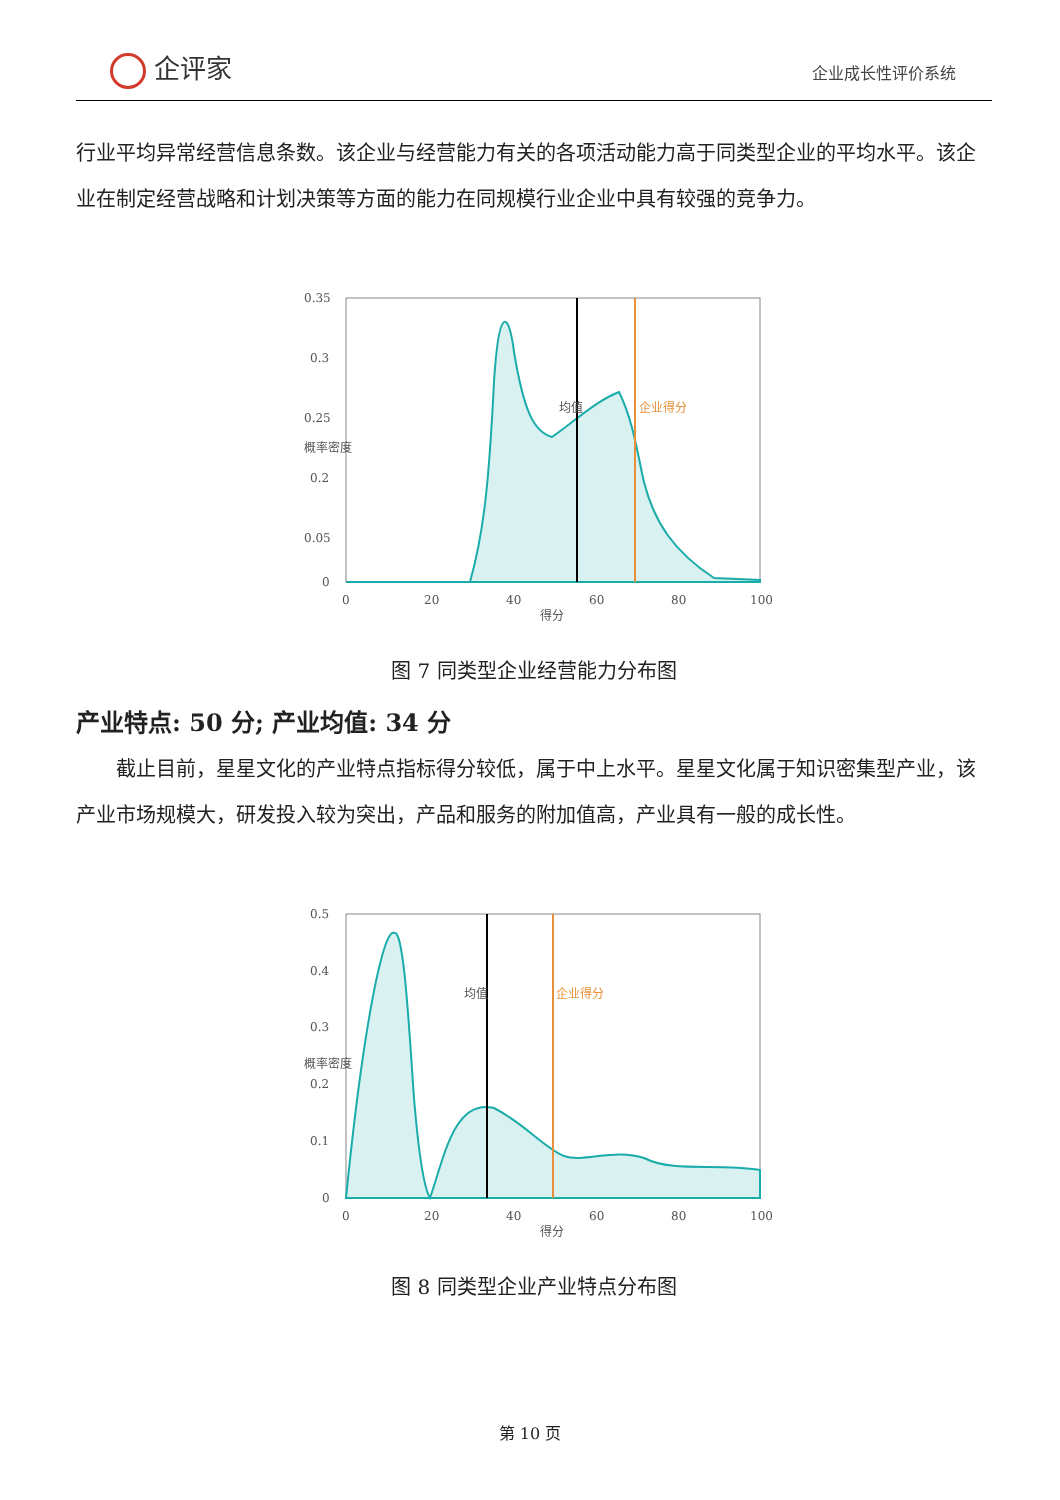企评家 企业成长性评价系统
行业平均异常经营信息条数。该企业与经营能力有关的各项活动能力高于同类型企业的平均水平。该企业在制定经营战略和计划决策等方面的能力在同规模行业企业中具有较强的竞争力。
0.35
0.3
0.25
0.2
0.05
0
0
20
40
60
80
100
得分
概率密度
均值
企业得分
图 7 同类型企业经营能力分布图
产业特点: 50 分; 产业均值: 34 分
截止目前，星星文化的产业特点指标得分较低，属于中上水平。星星文化属于知识密集型产业，该产业市场规模大，研发投入较为突出，产品和服务的附加值高，产业具有一般的成长性。
0.5
0.4
0.3
0.2
0.1
0
0
20
40
60
80
100
得分
概率密度
均值
企业得分
图 8 同类型企业产业特点分布图
第 10 页